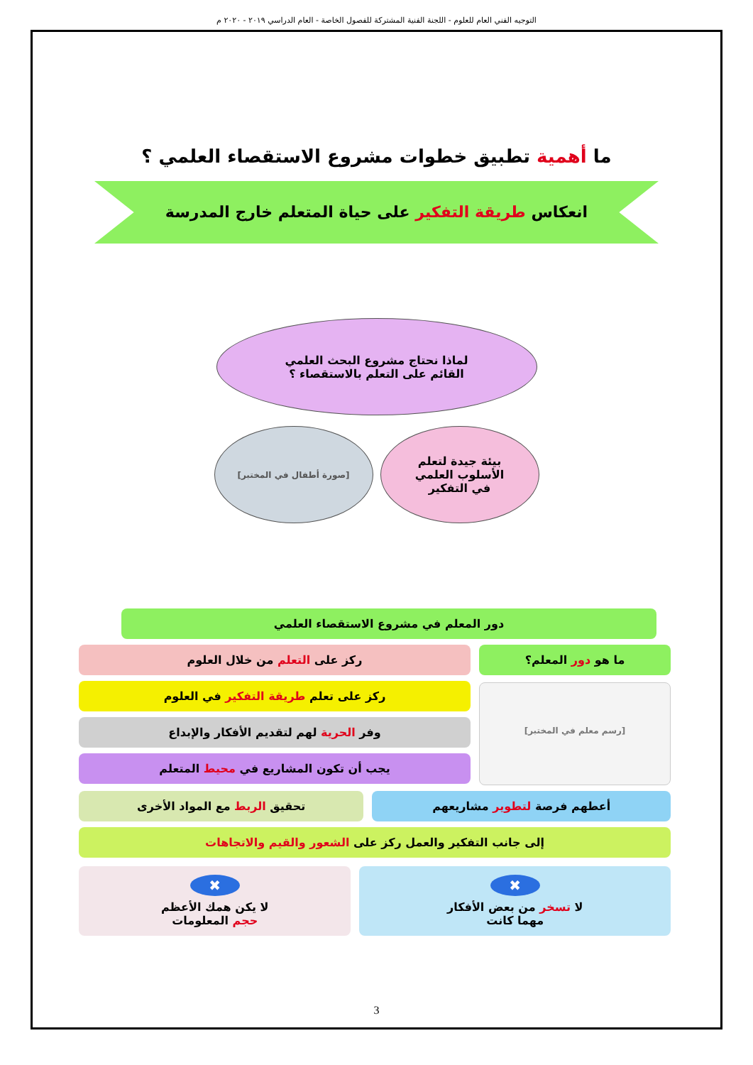التوجيه الفني العام للعلوم - اللجنة الفنية المشتركة للفصول الخاصة - العام الدراسي ٢٠١٩ - ٢٠٢٠ م
ما أهمية تطبيق خطوات مشروع الاستقصاء العلمي ؟
انعكاس طريقة التفكير على حياة المتعلم خارج المدرسة
لماذا نحتاج مشروع البحث العلمي
القائم على التعلم بالاستقصاء ؟
بيئة جيدة لتعلم
الأسلوب العلمي
في التفكير
[صورة أطفال في المختبر]
دور المعلم في مشروع الاستقصاء العلمي
ما هو دور المعلم؟
[رسم معلم في المختبر]
ركز على التعلم من خلال العلوم
ركز على تعلم طريقة التفكير في العلوم
وفر الحرية لهم لتقديم الأفكار والإبداع
يجب أن تكون المشاريع في محيط المتعلم
أعطهم فرصة لتطوير مشاريعهم تحقيق الربط مع المواد الأخرى
إلى جانب التفكير والعمل ركز على الشعور والقيم والاتجاهات
✖
لا تسخر من بعض الأفكار
مهما كانت
✖
لا يكن همك الأعظم
حجم المعلومات
3